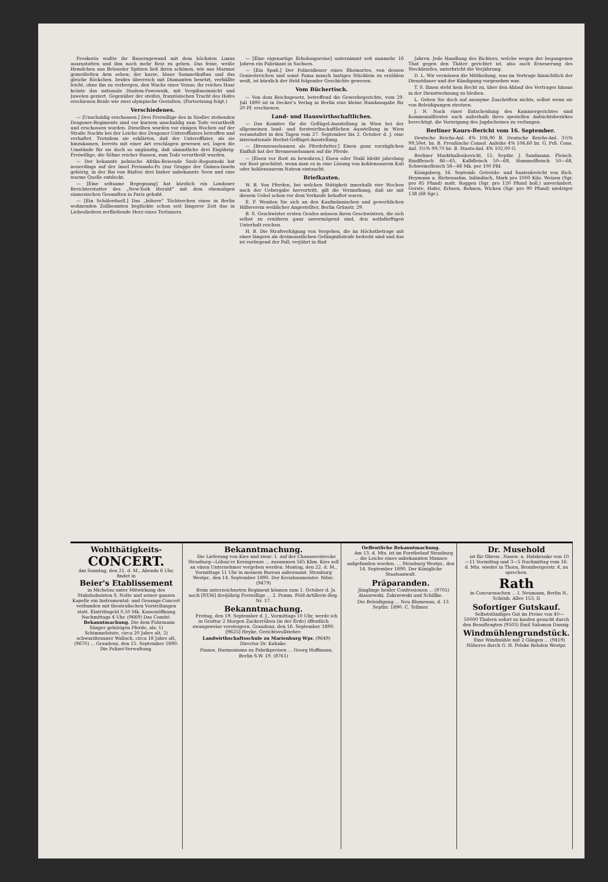Preskovia wußte ihr Bauerngewand mit dem höchsten Luxus auszustatten und ihm noch mehr Reiz zu geben. Das feine, weiße Hemdchen aus Brüsseler Spitzen ließ ihren schönen, wie aus Marmor gemeißelten Arm sehen; der kurze, blaue Sammetkaftan und das gleiche Röckchen, beides überreich mit Diamanten besetzt, verhüllte leicht, ohne ihn zu verbergen, den Wuchs einer Venus; ihr reiches Haar krönte das nationale Diadem-Pawownik, mit Vergißmeinnicht und Juwelen geziert. Gegenüber der steifen, französischen Tracht des Hofes erschienen Beide wie zwei olympische Gestalten. (Fortsetzung folgt.)
Verschiedenes.
— [Unschuldig erschossen.] Drei Freiwillige des in Siedlec stehenden Dragoner-Regiments sind vor kurzem unschuldig zum Tode verurtheilt und erschossen worden. Dieselben wurden vor einigen Wochen auf der Straße Nachts bei der Leiche des Dragoner-Unteroffiziers betroffen und verhaftet. Trotzdem sie erklärten, daß der Unteroffizier, als sie hinzukamen, bereits mit einer Art erschlagen gewesen sei, lagen die Umstände für sie doch so ungünstig, daß sämmtliche drei Einjährig-Freiwillige, die Söhne reicher Russen, zum Tode verurtheilt wurden.
— Der bekannte polnische Afrika-Reisende Szolc-Rogozinski hat neuerdings auf der Insel Fernando-Po (zur Gruppe der Guinea-Inseln gehörig, in der Bai von Biafra) drei bisher unbekannte Seen und eine warme Quelle entdeckt.
— [Eine seltsame Begegnung] hat kürzlich ein Londoner Berichterstatter des „New-York Herald“ mit dem ehemaligen siamesischen Gesandten in Paris gehabt.
— [Ein Schülerduell.] Das „höhere“ Töchterchen eines in Berlin wohnenden Zollbeamten beglückte schon seit längerer Zeit das in Liebesliedern zerfließende Herz eines Tertianers.
— [Eine eigenartige Erholungsreise] unternimmt seit nunmehr 16 Jahren ein Fabrikant in Sachsen.
— [Ein Spaß.] Der Polizeidiener eines Rheinortes, von dessen Geniestreichen und sonst Fama manch lustiges Stücklein zu erzählen weiß, ist kürzlich der Held folgender Geschichte gewesen.
Vom Büchertisch.
— Von dem Reichsgesetz, betreffend die Gewerbegerichte, vom 29. Juli 1890 ist in Decker's Verlag in Berlin eine kleine Handausgabe für 20 Pf. erschienen.
Land- und Hauswirthschaftliches.
— Das Komitee für die Geflügel-Ausstellung in Wien bei der allgemeinen land- und forstwirthschaftlichen Ausstellung in Wien veranstaltet in den Tagen vom 27. September bis 2. October d. J. eine internationale Herbst-Geflügel-Ausstellung.
— [Brennesselsamen als Pferdefutter.] Einen ganz vorzüglichen Einfluß hat der Brennesselsamen auf die Pferde.
— [Eisen vor Rost zu bewahren.] Eisen oder Stahl bleibt jahrelang vor Rost geschützt, wenn man es in eine Lösung von kohlensaurem Kali oder kohlensaurem Natron eintaucht.
Briefkasten.
W. B. Von Pferden, bei welchen Stätigkeit innerhalb vier Wochen nach der Uebergabe hervortritt, gilt die Vermuthung, daß sie mit diesem Uebel schon vor dem Verkaufe behaftet waren.
E. F. Wenden Sie sich an den Kaufmännischen und gewerblichen Hilfsverein weiblicher Angestellter, Berlin Grünstr. 29.
B. S. Geschwister ersten Grades müssen ihren Geschwistern, die sich selbst zu ernähren ganz unvermögend sind, den nothdürftigen Unterhalt reichen.
H. B. Die Strafverfolgung von Vergehen, die im Höchstbetrage mit einer längern als dreimonatlichen Gefängnißstrafe bedroht sind und das ist vorliegend der Fall, verjährt in fünf
Jahren. Jede Handlung des Richters, welche wegen der begangenen That gegen den Thäter gerichtet ist, also auch Erneuerung des Steckbriefes, unterbricht die Verjährung.
D. L. Wir vermissen die Mittheilung, was im Vertrage hinsichtlich der Dienstdauer und der Kündigung vorgesehen war.
T. S. Ihnen steht kein Recht zu, über den Ablauf des Vertrages hinaus in der Dienstwohnung zu bleiben.
L. Geben Sie doch auf anonyme Zuschriften nichts, selbst wenn sie von Beleidigungen strotzen.
J. N. Nach einer Entscheidung des Kammergerichtes sind Kommunalförster auch außerhalb ihres speziellen Aufsichtsbezirkes berechtigt, die Vorzeigung des Jagdscheines zu verlangen.
Berliner Kours-Bericht vom 16. September.
Deutsche Reichs-Anl. 4% 106,90 B. Deutsche Reichs-Anl. 3½% 99,50et. bz. B. Preußische Consol. Anleihe 4% 106,60 bz. G. Prß. Cons. Anl. 3½% 99,70 bz. B. Staats-Anl. 4% 102,00 G.
Berliner Markthallenbericht, 15. Septbr. J. Sandmann. Fleisch. Rindfleisch 46—65, Kalbfleisch 50—68, Hammelfleisch 50—68, Schweinefleisch 58—66 Mk. per 100 Pfd.
Königsberg, 16. Septemb. Getreide- und Saatenbericht von Rich. Heymann u. Riebensahm. Inländisch, Mark pro 1000 Kilo. Weizen (Sgr. pro 85 Pfund) matt. Roggen (Sgr. pro 120 Pfund holl.) unverändert. Gerste, Hafer, Erbsen, Bohnen, Wicken (Sgr. pro 90 Pfund) niedriger 138 (68 Sgr.).
Wohlthätigkeits-
CONCERT.
Am Sonntag, den 21. d. M., Abends 6 Uhr, findet in
Beier's Etablissement
in Michelau unter Mitwirkung des Stabshoboisten S. Nolte und seiner ganzen Kapelle ein Instrumental- und Gesangs-Concert verbunden mit theatralischen Vorstellungen statt. Eintrittsgeld 0,50 Mk. Kassenöffnung Nachmittags 4 Uhr. (9669) Das Comité.
Bekanntmachung. Die dem Fuhrmann Sänger gehörigen Pferde, als: 1) Schimmelstute, circa 20 Jahre alt, 2) schwarzbrauner Wallach, circa 18 Jahre alt, (9670) ... Graudenz, den 15. September 1890. Die Polizei-Verwaltung.
Bekanntmachung.
Die Lieferung von Kies und zwar: 1. auf der Chausseestrecke Strasburg—Löbau'er Kreisgrenze ... zusammen 565 Kbm. Kies soll an einen Unternehmer vergeben werden. Montag, den 22. d. M., Vormittags 11 Uhr in meinem Bureau anberaumt. Strasburg Westpr., den 14. September 1890. Der Kreisbaumeister. Nitze. (9479)
Beim unterzeichneten Regiment können zum 1. October d. Js. noch [9336] dreijährig Freiwillige ... 2. Pomm. Feld-Artillerie-Reg. Nr. 17.
Bekanntmachung.
Freitag, den 19. September d. J., Vormittags 10 Uhr, werde ich in Gruttar 2 Morgen Zuckerrüben (in der Erde) öffentlich zwangsweise versteigern. Graudenz, den 16. September 1890. [9625] Heyke, Gerichtsvollzieher.
Landwirthschaftsschule zu Marienburg Wpr. (9649) Director Dr. Kuhnke.
Pianos, Harmoniums zu Fabrikpreisen ... Georg Hoffmann, Berlin S.W. 19. (8761)
Oeffentliche Bekanntmachung.
Am 13. d. Mts. ist im Forstbelauf Strasburg ... die Leiche eines unbekannten Mannes aufgefunden worden. ... Strasburg Westpr., den 14. September 1890. Der Königliche Staatsanwalt.
Präparanden.
Jünglinge beider Confessionen ... (9705) Alaszewski, Zakrzewski und Schillke.
Die Beleidigung ... Neu Blumenau, d. 13. Septbr. 1890. C. Tellmer.
Dr. Musehold
ist für Ohren-, Nasen- u. Halskranke von 10—11 Vormittag und 3—5 Nachmittag vom 16. d. Mts. wieder in Thorn, Brombergerstr. 4, zu sprechen.
Rath
in Concurssachen ... I. Neumann, Berlin N., Schönh. Allee 153, II
Sofortiger Gutskauf.
Selbstständiges Gut im Preise von 40—50000 Thalern sofort zu kaufen gesucht durch den Beauftragten (9503) Emil Salomon Danzig.
Windmühlengrundstück.
Eine Windmühle mit 2 Gängen ... (9419) Näheres durch G. H. Felske Rehden Westpr.